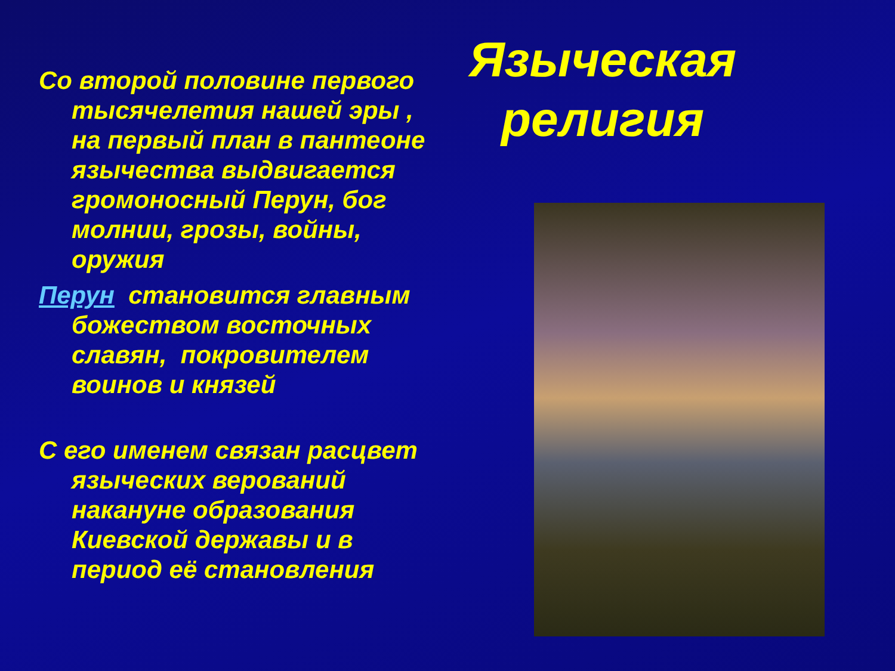Со второй половине первого тысячелетия нашей эры , на первый план в пантеоне язычества выдвигается громоносный Перун, бог молнии, грозы, войны, оружия
Перун становится главным божеством восточных славян, покровителем воинов и князей
С его именем связан расцвет языческих верований накануне образования Киевской державы и в период её становления
Языческая религия